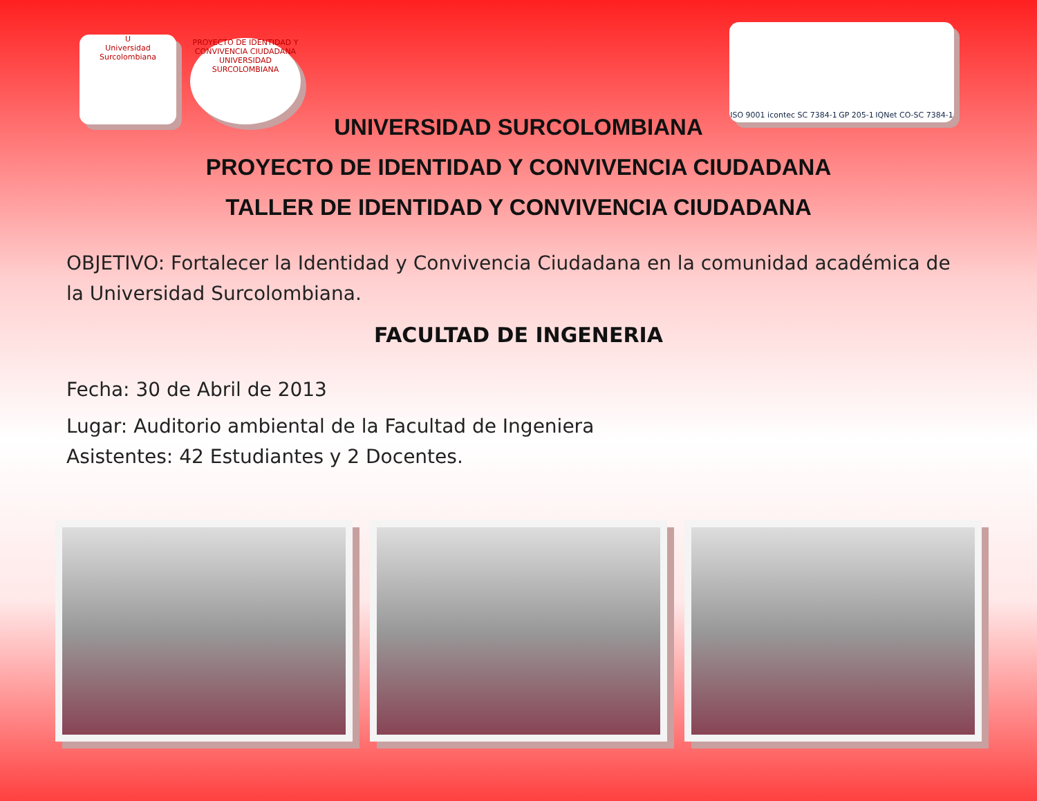U
Universidad Surcolombiana
PROYECTO DE IDENTIDAD Y CONVIVENCIA CIUDADANA
UNIVERSIDAD SURCOLOMBIANA
ISO 9001 icontec SC 7384-1 GP 205-1 IQNet CO-SC 7384-1
UNIVERSIDAD SURCOLOMBIANA
PROYECTO DE IDENTIDAD Y CONVIVENCIA CIUDADANA
TALLER DE IDENTIDAD Y CONVIVENCIA CIUDADANA
OBJETIVO: Fortalecer la Identidad y Convivencia Ciudadana en la comunidad académica de la Universidad Surcolombiana.
FACULTAD DE INGENERIA
Fecha: 30 de Abril de 2013
Lugar: Auditorio ambiental de la Facultad de Ingeniera
Asistentes: 42 Estudiantes y 2 Docentes.